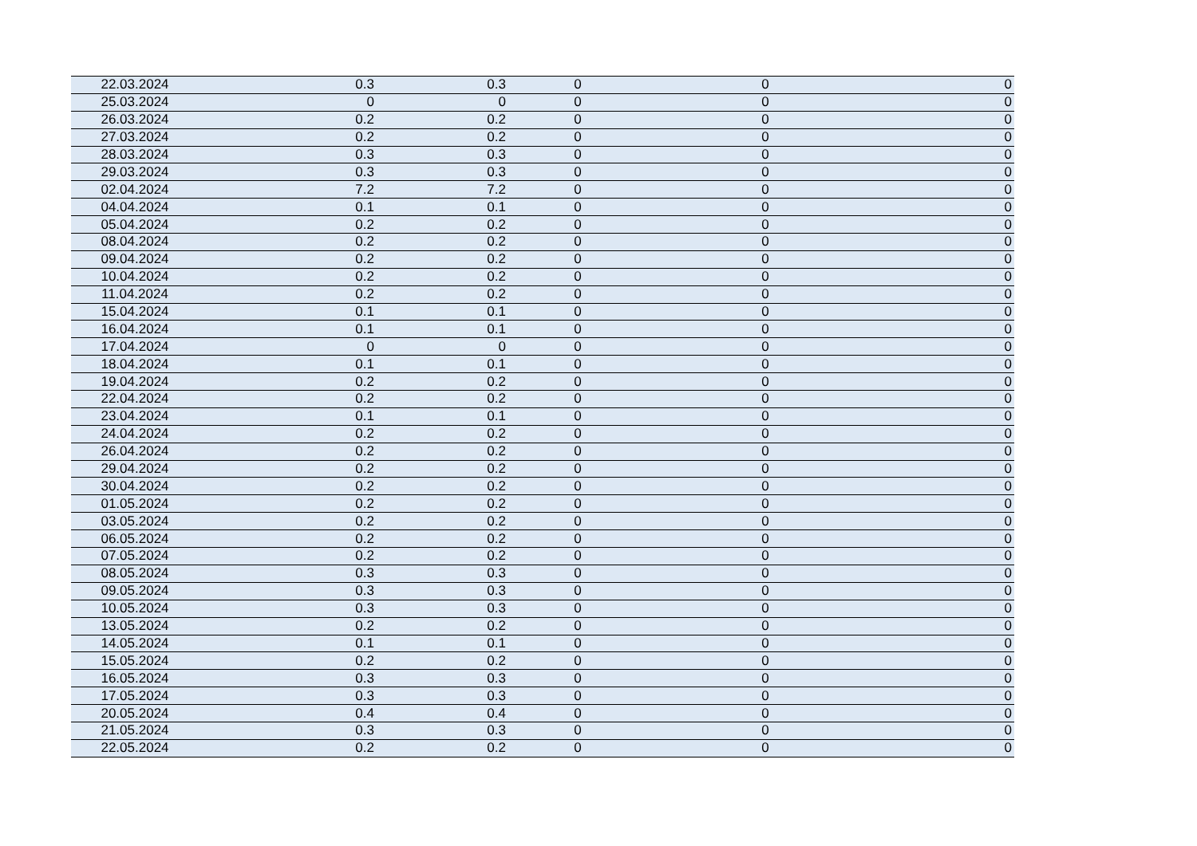| 22.03.2024 | 0.3 | 0.3 | 0 | 0 | 0 |
| 25.03.2024 | 0 | 0 | 0 | 0 | 0 |
| 26.03.2024 | 0.2 | 0.2 | 0 | 0 | 0 |
| 27.03.2024 | 0.2 | 0.2 | 0 | 0 | 0 |
| 28.03.2024 | 0.3 | 0.3 | 0 | 0 | 0 |
| 29.03.2024 | 0.3 | 0.3 | 0 | 0 | 0 |
| 02.04.2024 | 7.2 | 7.2 | 0 | 0 | 0 |
| 04.04.2024 | 0.1 | 0.1 | 0 | 0 | 0 |
| 05.04.2024 | 0.2 | 0.2 | 0 | 0 | 0 |
| 08.04.2024 | 0.2 | 0.2 | 0 | 0 | 0 |
| 09.04.2024 | 0.2 | 0.2 | 0 | 0 | 0 |
| 10.04.2024 | 0.2 | 0.2 | 0 | 0 | 0 |
| 11.04.2024 | 0.2 | 0.2 | 0 | 0 | 0 |
| 15.04.2024 | 0.1 | 0.1 | 0 | 0 | 0 |
| 16.04.2024 | 0.1 | 0.1 | 0 | 0 | 0 |
| 17.04.2024 | 0 | 0 | 0 | 0 | 0 |
| 18.04.2024 | 0.1 | 0.1 | 0 | 0 | 0 |
| 19.04.2024 | 0.2 | 0.2 | 0 | 0 | 0 |
| 22.04.2024 | 0.2 | 0.2 | 0 | 0 | 0 |
| 23.04.2024 | 0.1 | 0.1 | 0 | 0 | 0 |
| 24.04.2024 | 0.2 | 0.2 | 0 | 0 | 0 |
| 26.04.2024 | 0.2 | 0.2 | 0 | 0 | 0 |
| 29.04.2024 | 0.2 | 0.2 | 0 | 0 | 0 |
| 30.04.2024 | 0.2 | 0.2 | 0 | 0 | 0 |
| 01.05.2024 | 0.2 | 0.2 | 0 | 0 | 0 |
| 03.05.2024 | 0.2 | 0.2 | 0 | 0 | 0 |
| 06.05.2024 | 0.2 | 0.2 | 0 | 0 | 0 |
| 07.05.2024 | 0.2 | 0.2 | 0 | 0 | 0 |
| 08.05.2024 | 0.3 | 0.3 | 0 | 0 | 0 |
| 09.05.2024 | 0.3 | 0.3 | 0 | 0 | 0 |
| 10.05.2024 | 0.3 | 0.3 | 0 | 0 | 0 |
| 13.05.2024 | 0.2 | 0.2 | 0 | 0 | 0 |
| 14.05.2024 | 0.1 | 0.1 | 0 | 0 | 0 |
| 15.05.2024 | 0.2 | 0.2 | 0 | 0 | 0 |
| 16.05.2024 | 0.3 | 0.3 | 0 | 0 | 0 |
| 17.05.2024 | 0.3 | 0.3 | 0 | 0 | 0 |
| 20.05.2024 | 0.4 | 0.4 | 0 | 0 | 0 |
| 21.05.2024 | 0.3 | 0.3 | 0 | 0 | 0 |
| 22.05.2024 | 0.2 | 0.2 | 0 | 0 | 0 |